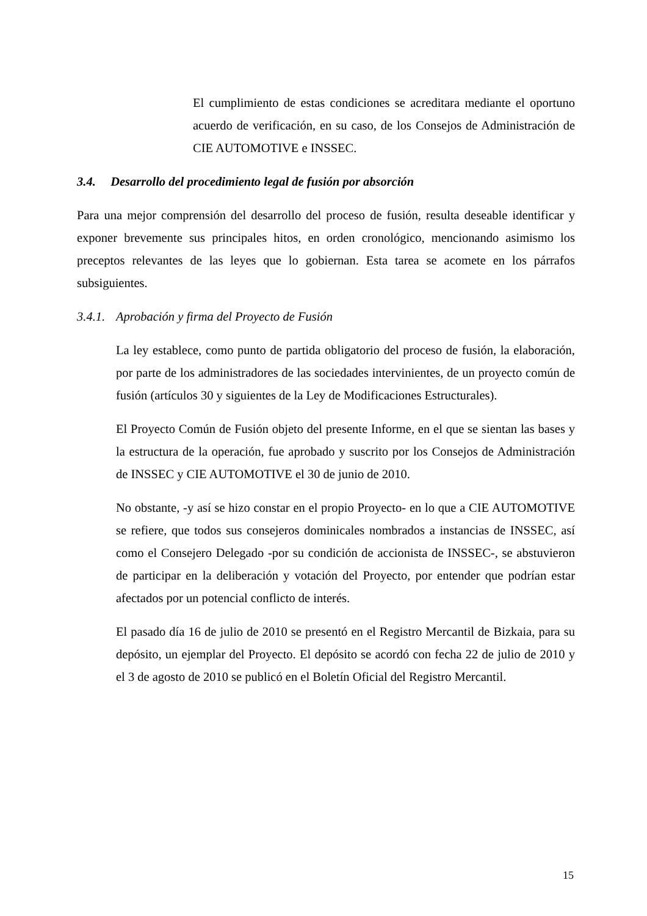El cumplimiento de estas condiciones se acreditara mediante el oportuno acuerdo de verificación, en su caso, de los Consejos de Administración de CIE AUTOMOTIVE e INSSEC.
3.4. Desarrollo del procedimiento legal de fusión por absorción
Para una mejor comprensión del desarrollo del proceso de fusión, resulta deseable identificar y exponer brevemente sus principales hitos, en orden cronológico, mencionando asimismo los preceptos relevantes de las leyes que lo gobiernan. Esta tarea se acomete en los párrafos subsiguientes.
3.4.1. Aprobación y firma del Proyecto de Fusión
La ley establece, como punto de partida obligatorio del proceso de fusión, la elaboración, por parte de los administradores de las sociedades intervinientes, de un proyecto común de fusión (artículos 30 y siguientes de la Ley de Modificaciones Estructurales).
El Proyecto Común de Fusión objeto del presente Informe, en el que se sientan las bases y la estructura de la operación, fue aprobado y suscrito por los Consejos de Administración de INSSEC y CIE AUTOMOTIVE el 30 de junio de 2010.
No obstante, -y así se hizo constar en el propio Proyecto- en lo que a CIE AUTOMOTIVE se refiere, que todos sus consejeros dominicales nombrados a instancias de INSSEC, así como el Consejero Delegado -por su condición de accionista de INSSEC-, se abstuvieron de participar en la deliberación y votación del Proyecto, por entender que podrían estar afectados por un potencial conflicto de interés.
El pasado día 16 de julio de 2010 se presentó en el Registro Mercantil de Bizkaia, para su depósito, un ejemplar del Proyecto. El depósito se acordó con fecha 22 de julio de 2010 y el 3 de agosto de 2010 se publicó en el Boletín Oficial del Registro Mercantil.
15